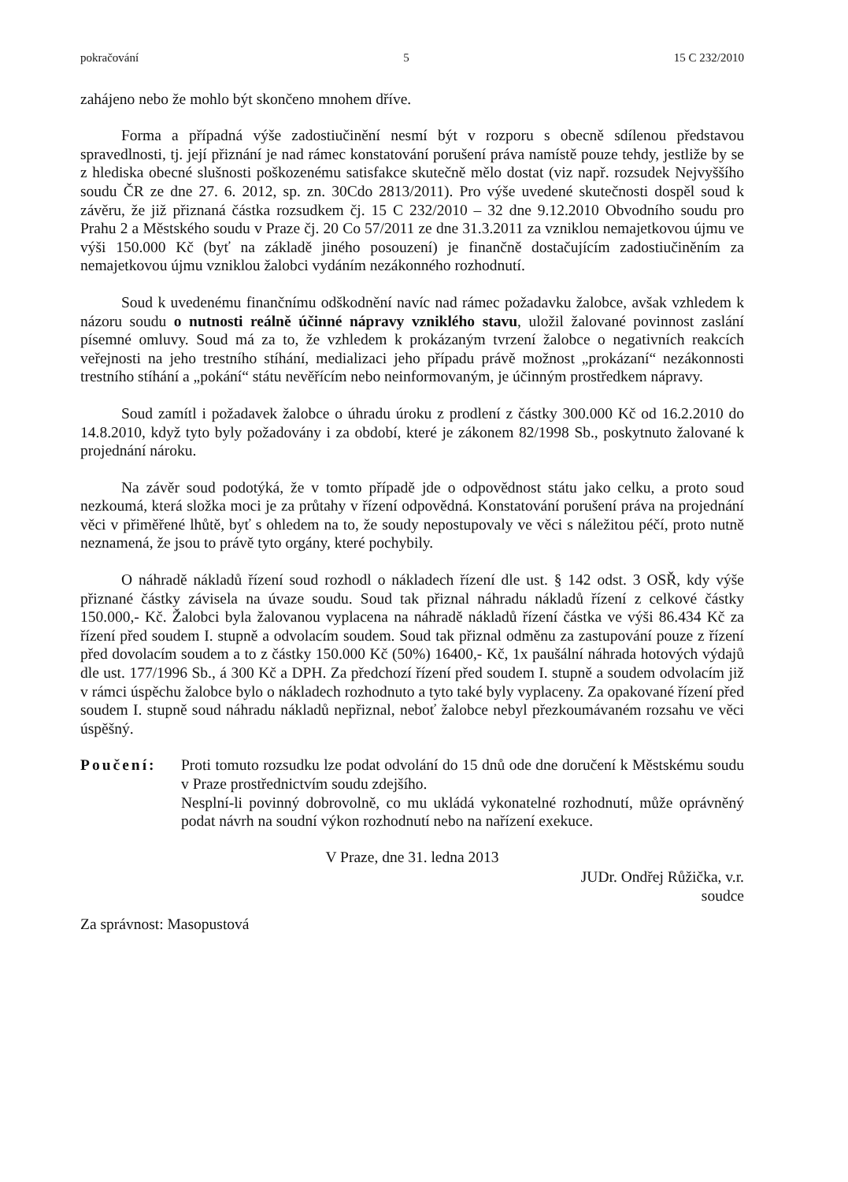pokračování 5 15 C 232/2010
zahájeno nebo že mohlo být skončeno mnohem dříve.
Forma a případná výše zadostiučinění nesmí být v rozporu s obecně sdílenou představou spravedlnosti, tj. její přiznání je nad rámec konstatování porušení práva namístě pouze tehdy, jestliže by se z hlediska obecné slušnosti poškozenému satisfakce skutečně mělo dostat (viz např. rozsudek Nejvyššího soudu ČR ze dne 27. 6. 2012, sp. zn. 30Cdo 2813/2011). Pro výše uvedené skutečnosti dospěl soud k závěru, že již přiznaná částka rozsudkem čj. 15 C 232/2010 – 32 dne 9.12.2010 Obvodního soudu pro Prahu 2 a Městského soudu v Praze čj. 20 Co 57/2011 ze dne 31.3.2011 za vzniklou nemajetkovou újmu ve výši 150.000 Kč (byť na základě jiného posouzení) je finančně dostačujícím zadostiučiněním za nemajetkovou újmu vzniklou žalobci vydáním nezákonného rozhodnutí.
Soud k uvedenému finančnímu odškodnění navíc nad rámec požadavku žalobce, avšak vzhledem k názoru soudu o nutnosti reálně účinné nápravy vzniklého stavu, uložil žalované povinnost zaslání písemné omluvy. Soud má za to, že vzhledem k prokázaným tvrzení žalobce o negativních reakcích veřejnosti na jeho trestního stíhání, medializaci jeho případu právě možnost „prokázaní“ nezákonnosti trestního stíhání a „pokání“ státu nevěřícím nebo neinformovaným, je účinným prostředkem nápravy.
Soud zamítl i požadavek žalobce o úhradu úroku z prodlení z částky 300.000 Kč od 16.2.2010 do 14.8.2010, když tyto byly požadovány i za období, které je zákonem 82/1998 Sb., poskytnuto žalované k projednání nároku.
Na závěr soud podotýká, že v tomto případě jde o odpovědnost státu jako celku, a proto soud nezkoumá, která složka moci je za průtahy v řízení odpovědná. Konstatování porušení práva na projednání věci v přiměřené lhůtě, byť s ohledem na to, že soudy nepostupovaly ve věci s náležitou péčí, proto nutně neznamená, že jsou to právě tyto orgány, které pochybily.
O náhradě nákladů řízení soud rozhodl o nákladech řízení dle ust. § 142 odst. 3 OSŘ, kdy výše přiznané částky závisela na úvaze soudu. Soud tak přiznal náhradu nákladů řízení z celkové částky 150.000,- Kč. Žalobci byla žalovanou vyplacena na náhradě nákladů řízení částka ve výši 86.434 Kč za řízení před soudem I. stupně a odvolacím soudem. Soud tak přiznal odměnu za zastupování pouze z řízení před dovolacím soudem a to z částky 150.000 Kč (50%) 16400,- Kč, 1x paušální náhrada hotových výdajů dle ust. 177/1996 Sb., á 300 Kč a DPH. Za předchozí řízení před soudem I. stupně a soudem odvolacím již v rámci úspěchu žalobce bylo o nákladech rozhodnuto a tyto také byly vyplaceny. Za opakované řízení před soudem I. stupně soud náhradu nákladů nepřiznal, neboť žalobce nebyl přezkoumávaném rozsahu ve věci úspěšný.
Poučení: Proti tomuto rozsudku lze podat odvolání do 15 dnů ode dne doručení k Městskému soudu v Praze prostřednictvím soudu zdejšího.
Nesplní-li povinný dobrovolně, co mu ukládá vykonatelné rozhodnutí, může oprávněný podat návrh na soudní výkon rozhodnutí nebo na nařízení exekuce.
V Praze, dne 31. ledna 2013
JUDr. Ondřej Růžička, v.r.
soudce
Za správnost: Masopustová